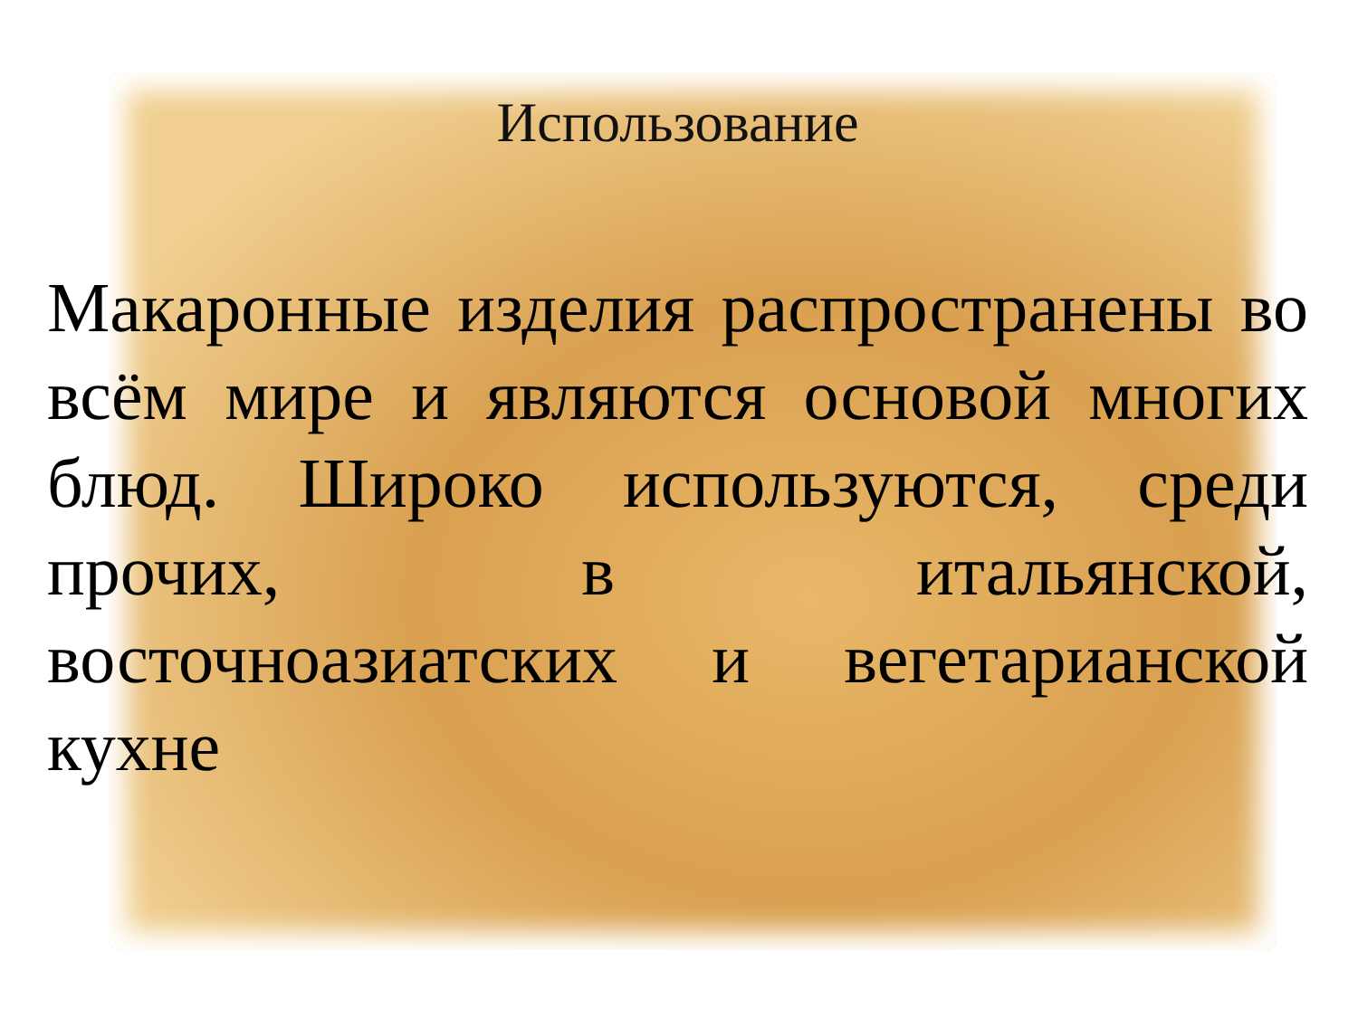Использование
Макаронные изделия распространены во всём мире и являются основой многих блюд. Широко используются, среди прочих, в итальянской, восточноазиатских и вегетарианской кухне